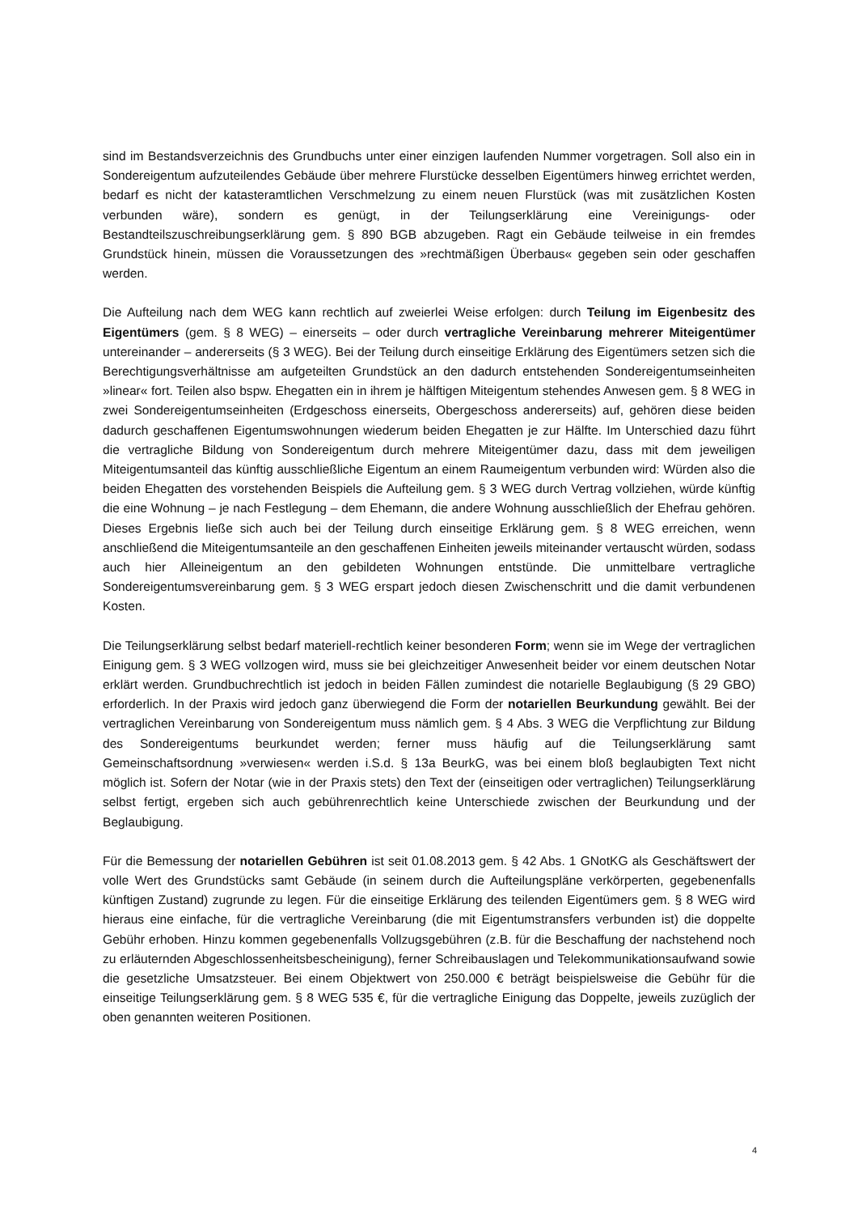sind im Bestandsverzeichnis des Grundbuchs unter einer einzigen laufenden Nummer vorgetragen. Soll also ein in Sondereigentum aufzuteilendes Gebäude über mehrere Flurstücke desselben Eigentümers hinweg errichtet werden, bedarf es nicht der katasteramtlichen Verschmelzung zu einem neuen Flurstück (was mit zusätzlichen Kosten verbunden wäre), sondern es genügt, in der Teilungserklärung eine Vereinigungs- oder Bestandteilszuschreibungserklärung gem. § 890 BGB abzugeben. Ragt ein Gebäude teilweise in ein fremdes Grundstück hinein, müssen die Voraussetzungen des »rechtmäßigen Überbaus« gegeben sein oder geschaffen werden.
Die Aufteilung nach dem WEG kann rechtlich auf zweierlei Weise erfolgen: durch Teilung im Eigenbesitz des Eigentümers (gem. § 8 WEG) – einerseits – oder durch vertragliche Vereinbarung mehrerer Miteigentümer untereinander – andererseits (§ 3 WEG). Bei der Teilung durch einseitige Erklärung des Eigentümers setzen sich die Berechtigungsverhältnisse am aufgeteilten Grundstück an den dadurch entstehenden Sondereigentumseinheiten »linear« fort. Teilen also bspw. Ehegatten ein in ihrem je hälftigen Miteigentum stehendes Anwesen gem. § 8 WEG in zwei Sondereigentumseinheiten (Erdgeschoss einerseits, Obergeschoss andererseits) auf, gehören diese beiden dadurch geschaffenen Eigentumswohnungen wiederum beiden Ehegatten je zur Hälfte. Im Unterschied dazu führt die vertragliche Bildung von Sondereigentum durch mehrere Miteigentümer dazu, dass mit dem jeweiligen Miteigentumsanteil das künftig ausschließliche Eigentum an einem Raumeigentum verbunden wird: Würden also die beiden Ehegatten des vorstehenden Beispiels die Aufteilung gem. § 3 WEG durch Vertrag vollziehen, würde künftig die eine Wohnung – je nach Festlegung – dem Ehemann, die andere Wohnung ausschließlich der Ehefrau gehören. Dieses Ergebnis ließe sich auch bei der Teilung durch einseitige Erklärung gem. § 8 WEG erreichen, wenn anschließend die Miteigentumsanteile an den geschaffenen Einheiten jeweils miteinander vertauscht würden, sodass auch hier Alleineigentum an den gebildeten Wohnungen entstünde. Die unmittelbare vertragliche Sondereigentumsvereinbarung gem. § 3 WEG erspart jedoch diesen Zwischenschritt und die damit verbundenen Kosten.
Die Teilungserklärung selbst bedarf materiell-rechtlich keiner besonderen Form; wenn sie im Wege der vertraglichen Einigung gem. § 3 WEG vollzogen wird, muss sie bei gleichzeitiger Anwesenheit beider vor einem deutschen Notar erklärt werden. Grundbuchrechtlich ist jedoch in beiden Fällen zumindest die notarielle Beglaubigung (§ 29 GBO) erforderlich. In der Praxis wird jedoch ganz überwiegend die Form der notariellen Beurkundung gewählt. Bei der vertraglichen Vereinbarung von Sondereigentum muss nämlich gem. § 4 Abs. 3 WEG die Verpflichtung zur Bildung des Sondereigentums beurkundet werden; ferner muss häufig auf die Teilungserklärung samt Gemeinschaftsordnung »verwiesen« werden i.S.d. § 13a BeurkG, was bei einem bloß beglaubigten Text nicht möglich ist. Sofern der Notar (wie in der Praxis stets) den Text der (einseitigen oder vertraglichen) Teilungserklärung selbst fertigt, ergeben sich auch gebührenrechtlich keine Unterschiede zwischen der Beurkundung und der Beglaubigung.
Für die Bemessung der notariellen Gebühren ist seit 01.08.2013 gem. § 42 Abs. 1 GNotKG als Geschäftswert der volle Wert des Grundstücks samt Gebäude (in seinem durch die Aufteilungspläne verkörperten, gegebenenfalls künftigen Zustand) zugrunde zu legen. Für die einseitige Erklärung des teilenden Eigentümers gem. § 8 WEG wird hieraus eine einfache, für die vertragliche Vereinbarung (die mit Eigentumstransfers verbunden ist) die doppelte Gebühr erhoben. Hinzu kommen gegebenenfalls Vollzugsgebühren (z.B. für die Beschaffung der nachstehend noch zu erläuternden Abgeschlossenheitsbescheinigung), ferner Schreibauslagen und Telekommunikationsaufwand sowie die gesetzliche Umsatzsteuer. Bei einem Objektwert von 250.000 € beträgt beispielsweise die Gebühr für die einseitige Teilungserklärung gem. § 8 WEG 535 €, für die vertragliche Einigung das Doppelte, jeweils zuzüglich der oben genannten weiteren Positionen.
4